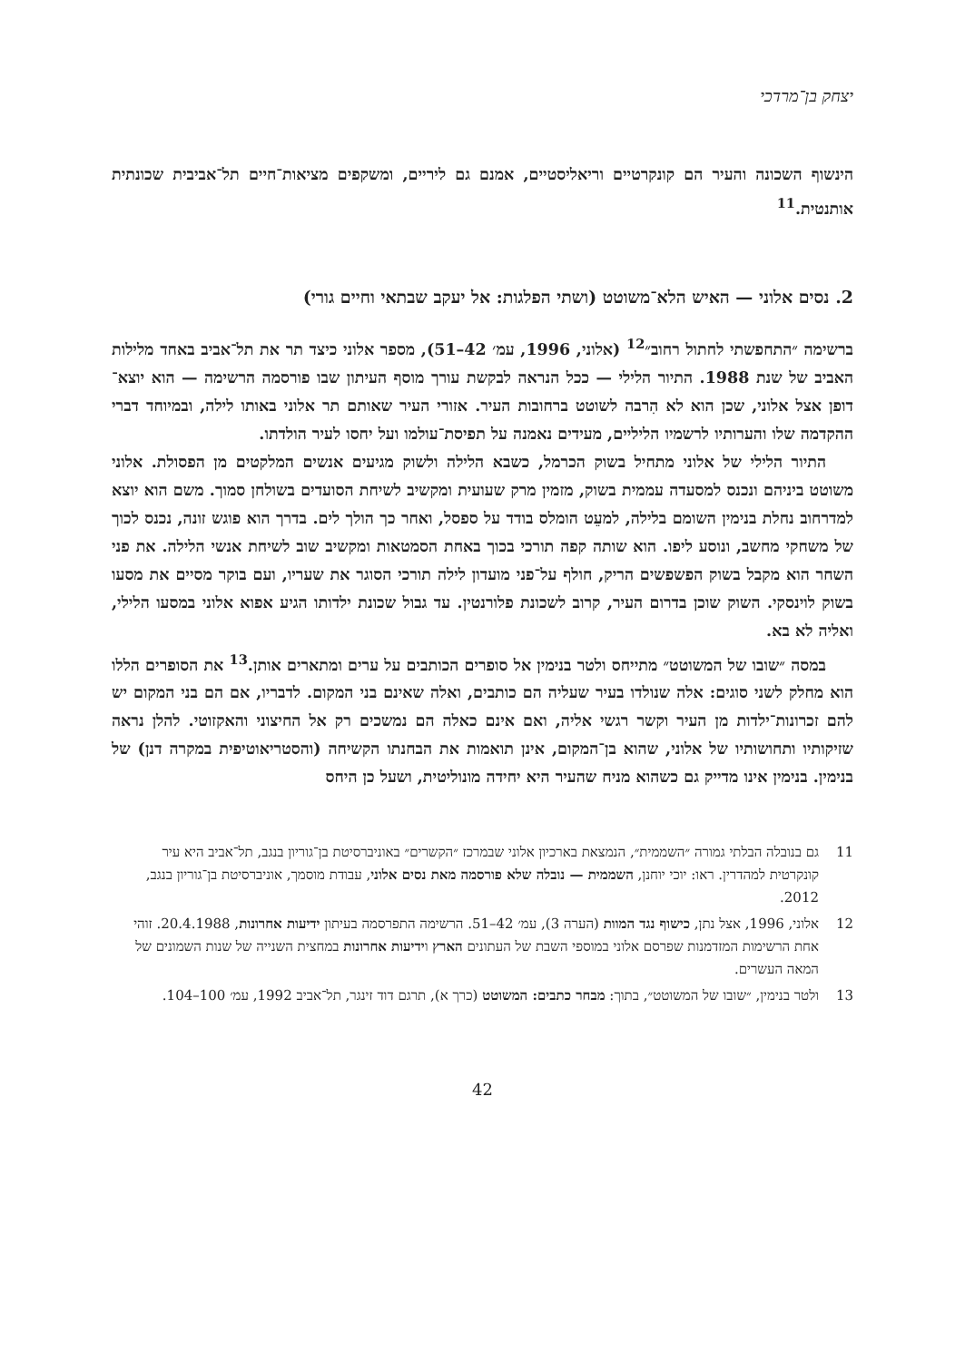יצחק בן־מרדכי
הינשוף השכונה והעיר הם קונקרטיים וריאליסטיים, אמנם גם ליריים, ומשקפים מציאות־חיים תל־אביבית שכונתית אותנטית.<sup>11</sup>
2. נסים אלוני — האיש הלא־משוטט (ושתי הפלגות: אל יעקב שבתאי וחיים גורי)
ברשימה ״התחפשתי לחתול רחוב״<sup>12</sup> (אלוני, 1996, עמ׳ 42–51), מספר אלוני כיצד תר את תל־אביב באחד מלילות האביב של שנת 1988. התיור הלילי — ככל הנראה לבקשת עורך מוסף העיתון שבו פורסמה הרשימה — הוא יוצא־דופן אצל אלוני, שכן הוא לא הִרבה לשוטט ברחובות העיר. אזורי העיר שאותם תר אלוני באותו לילה, ובמיוחד דברי ההקדמה שלו והערותיו לרשמיו הליליים, מעידים נאמנה על תפיסת־עולמו ועל יחסו לעיר הולדתו.
התיור הלילי של אלוני מתחיל בשוק הכרמל, כשבא הלילה ולשוק מגיעים אנשים המלקטים מן הפסולת. אלוני משוטט ביניהם ונכנס למסעדה עממית בשוק, מזמין מרק שעועית ומקשיב לשיחת הסועדים בשולחן סמוך. משם הוא יוצא למדרחוב נחלת בנימין השומם בלילה, למעֵט הומלס בודד על ספסל, ואחר כך הולך לים. בדרך הוא פוגש זונה, נכנס לכוך של משחקי מחשב, ונוסע ליפו. הוא שותה קפה תורכי בכוך באחת הסמטאות ומקשיב שוב לשיחת אנשי הלילה. את פני השחר הוא מקבל בשוק הפשפשים הריק, חולף על־פני מועדון לילה תורכי הסוגר את שעריו, ועם בוקר מסיים את מסעו בשוק לוינסקי. השוק שוכן בדרום העיר, קרוב לשכונת פלורנטין. עד גבול שכונת ילדותו הגיע אפוא אלוני במסעו הלילי, ואליה לא בא.
במסה ״שובו של המשוטט״ מתייחס ולטר בנימין אל סופרים הכותבים על ערים ומתארים אותן.<sup>13</sup> את הסופרים הללו הוא מחלק לשני סוגים: אלה שנולדו בעיר שעליה הם כותבים, ואלה שאינם בני המקום. לדבריו, אם הם בני המקום יש להם זכרונות־ילדות מן העיר וקשר רגשי אליה, ואם אינם כאלה הם נמשכים רק אל החיצוני והאקזוטי. להלן נראה שזיקותיו ותחושותיו של אלוני, שהוא בן־המקום, אינן תואמות את הבחנתו הקשיחה (והסטריאוטיפית במקרה דנן) של בנימין. בנימין אינו מדייק גם כשהוא מניח שהעיר היא יחידה מונוליטית, ושעל כן היחס
11 גם בנובלה הבלתי גמורה ״השממית״, הנמצאת בארכיון אלוני שבמרכז ״הקשרים״ באוניברסיטת בן־גוריון בנגב, תל־אביב היא עיר קונקרטית למהדרין. ראו: יוכי יוחנן, השממית — נובלה שלא פורסמה מאת נסים אלוני, עבודת מוסמך, אוניברסיטת בן־גוריון בנגב, 2012.
12 אלוני, 1996, אצל נתן, כישוף נגד המוות (הערה 3), עמ׳ 42–51. הרשימה התפרסמה בעיתון ידיעות אחרונות, 20.4.1988. זוהי אחת הרשימות המזדמנות שפרסם אלוני במוספי השבת של העתונים הארץ וידיעות אחרונות במחצית השנייה של שנות השמונים של המאה העשרים.
13 ולטר בנימין, ״שובו של המשוטט״, בתוך: מבחר כתבים: המשוטט (כרך א), תרגם דוד זינגר, תל־אביב 1992, עמ׳ 100–104.
42